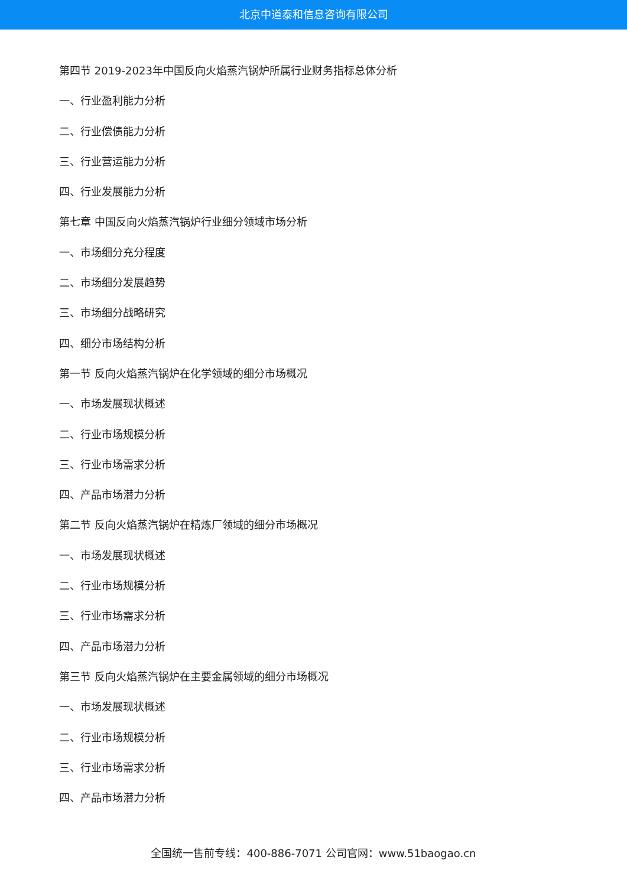北京中道泰和信息咨询有限公司
第四节 2019-2023年中国反向火焰蒸汽锅炉所属行业财务指标总体分析
一、行业盈利能力分析
二、行业偿债能力分析
三、行业营运能力分析
四、行业发展能力分析
第七章 中国反向火焰蒸汽锅炉行业细分领域市场分析
一、市场细分充分程度
二、市场细分发展趋势
三、市场细分战略研究
四、细分市场结构分析
第一节 反向火焰蒸汽锅炉在化学领域的细分市场概况
一、市场发展现状概述
二、行业市场规模分析
三、行业市场需求分析
四、产品市场潜力分析
第二节 反向火焰蒸汽锅炉在精炼厂领域的细分市场概况
一、市场发展现状概述
二、行业市场规模分析
三、行业市场需求分析
四、产品市场潜力分析
第三节 反向火焰蒸汽锅炉在主要金属领域的细分市场概况
一、市场发展现状概述
二、行业市场规模分析
三、行业市场需求分析
四、产品市场潜力分析
全国统一售前专线：400-886-7071 公司官网：www.51baogao.cn